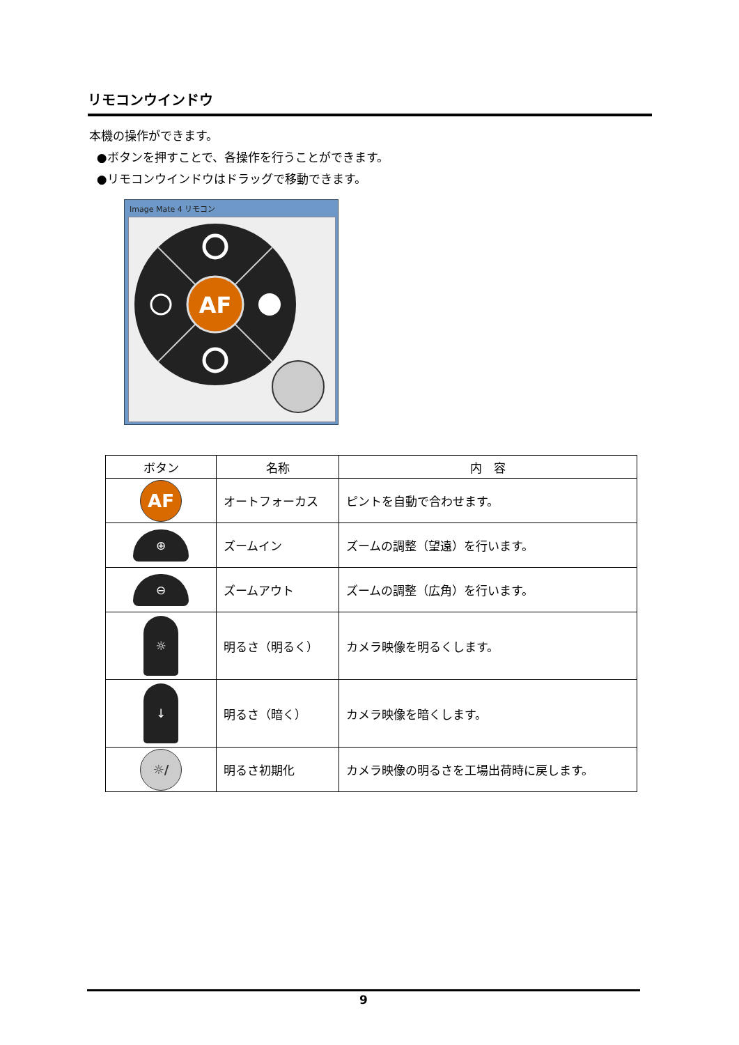リモコンウインドウ
本機の操作ができます。
●ボタンを押すことで、各操作を行うことができます。
●リモコンウインドウはドラッグで移動できます。
Image Mate 4 リモコン
AF
| ボタン | 名称 | 内 容 |
| --- | --- | --- |
| AF | オートフォーカス | ピントを自動で合わせます。 |
| ⊕ | ズームイン | ズームの調整（望遠）を行います。 |
| ⊖ | ズームアウト | ズームの調整（広角）を行います。 |
| ☼ | 明るさ（明るく） | カメラ映像を明るくします。 |
| ↓ | 明るさ（暗く） | カメラ映像を暗くします。 |
| ☼/ | 明るさ初期化 | カメラ映像の明るさを工場出荷時に戻します。 |
9